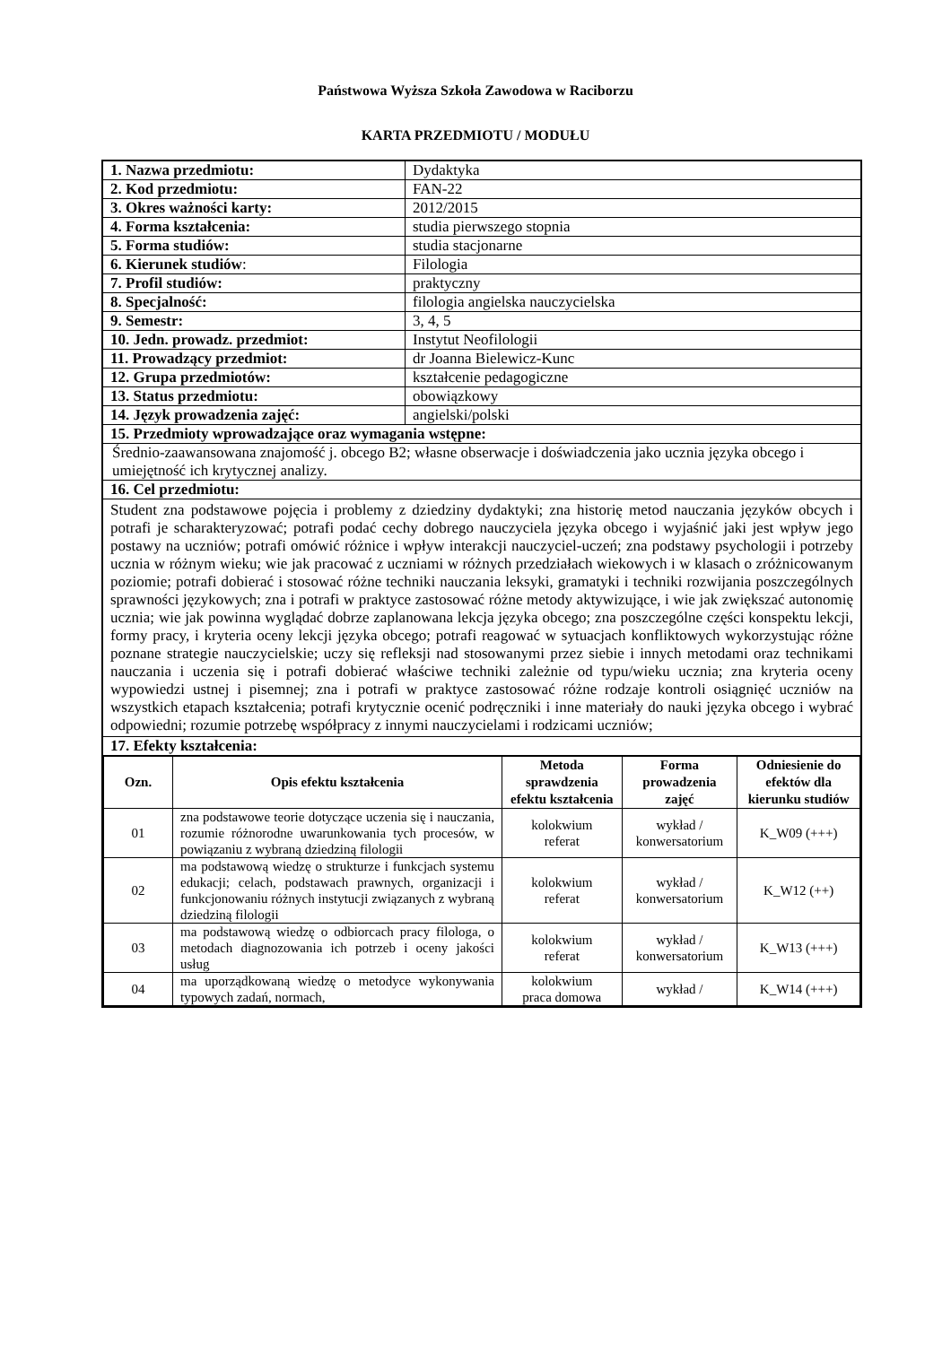Państwowa Wyższa Szkoła Zawodowa w Raciborzu
KARTA PRZEDMIOTU / MODUŁU
| 1. Nazwa przedmiotu: | Dydaktyka |
| 2. Kod przedmiotu: | FAN-22 |
| 3. Okres ważności karty: | 2012/2015 |
| 4. Forma kształcenia: | studia pierwszego stopnia |
| 5. Forma studiów: | studia stacjonarne |
| 6. Kierunek studiów : | Filologia |
| 7. Profil studiów: | praktyczny |
| 8. Specjalność: | filologia angielska nauczycielska |
| 9. Semestr: | 3, 4, 5 |
| 10. Jedn. prowadz. przedmiot: | Instytut Neofilologii |
| 11. Prowadzący przedmiot: | dr Joanna Bielewicz-Kunc |
| 12. Grupa przedmiotów: | kształcenie pedagogiczne |
| 13. Status przedmiotu: | obowiązkowy |
| 14. Język prowadzenia zajęć: | angielski/polski |
| 15. Przedmioty wprowadzające oraz wymagania wstępne: | |
| Średnio-zaawansowana znajomość j. obcego B2; własne obserwacje i doświadczenia jako ucznia języka obcego i umiejętność ich krytycznej analizy. | |
| 16. Cel przedmiotu: | |
| Student zna podstawowe pojęcia i problemy z dziedziny dydaktyki; zna historię metod nauczania języków obcych i potrafi je scharakteryzować; potrafi podać cechy dobrego nauczyciela języka obcego i wyjaśnić jaki jest wpływ jego postawy na uczniów; potrafi omówić różnice i wpływ interakcji nauczyciel-uczeń; zna podstawy psychologii i potrzeby ucznia w różnym wieku; wie jak pracować z uczniami w różnych przedziałach wiekowych i w klasach o zróżnicowanym poziomie; potrafi dobierać i stosować różne techniki nauczania leksyki, gramatyki i techniki rozwijania poszczególnych sprawności językowych; zna i potrafi w praktyce zastosować różne metody aktywizujące, i wie jak zwiększać autonomię ucznia; wie jak powinna wyglądać dobrze zaplanowana lekcja języka obcego; zna poszczególne części konspektu lekcji, formy pracy, i kryteria oceny lekcji języka obcego; potrafi reagować w sytuacjach konfliktowych wykorzystując różne poznane strategie nauczycielskie; uczy się refleksji nad stosowanymi przez siebie i innych metodami oraz technikami nauczania i uczenia się i potrafi dobierać właściwe techniki zależnie od typu/wieku ucznia; zna kryteria oceny wypowiedzi ustnej i pisemnej; zna i potrafi w praktyce zastosować różne rodzaje kontroli osiągnięć uczniów na wszystkich etapach kształcenia; potrafi krytycznie ocenić podręczniki i inne materiały do nauki języka obcego i wybrać odpowiedni; rozumie potrzebę współpracy z innymi nauczycielami i rodzicami uczniów; | |
| 17. Efekty kształcenia: | |
| / Ozn. / Opis efektu kształcenia / Metoda sprawdzenia efektu kształcenia / Forma prowadzenia zajęć / Odniesienie do efektów dla kierunku studiów / / --- / --- / --- / --- / --- / / 01 / zna podstawowe teorie dotyczące uczenia się i nauczania, rozumie różnorodne uwarunkowania tych procesów, w powiązaniu z wybraną dziedziną filologii / kolokwium referat / wykład / konwersatorium / K_W09 (+++) / / 02 / ma podstawową wiedzę o strukturze i funkcjach systemu edukacji; celach, podstawach prawnych, organizacji i funkcjonowaniu różnych instytucji związanych z wybraną dziedziną filologii / kolokwium referat / wykład / konwersatorium / K_W12 (++) / / 03 / ma podstawową wiedzę o odbiorcach pracy filologa, o metodach diagnozowania ich potrzeb i oceny jakości usług / kolokwium referat / wykład / konwersatorium / K_W13 (+++) / / 04 / ma uporządkowaną wiedzę o metodyce wykonywania typowych zadań, normach, / kolokwium praca domowa / wykład / / K_W14 (+++) / | |